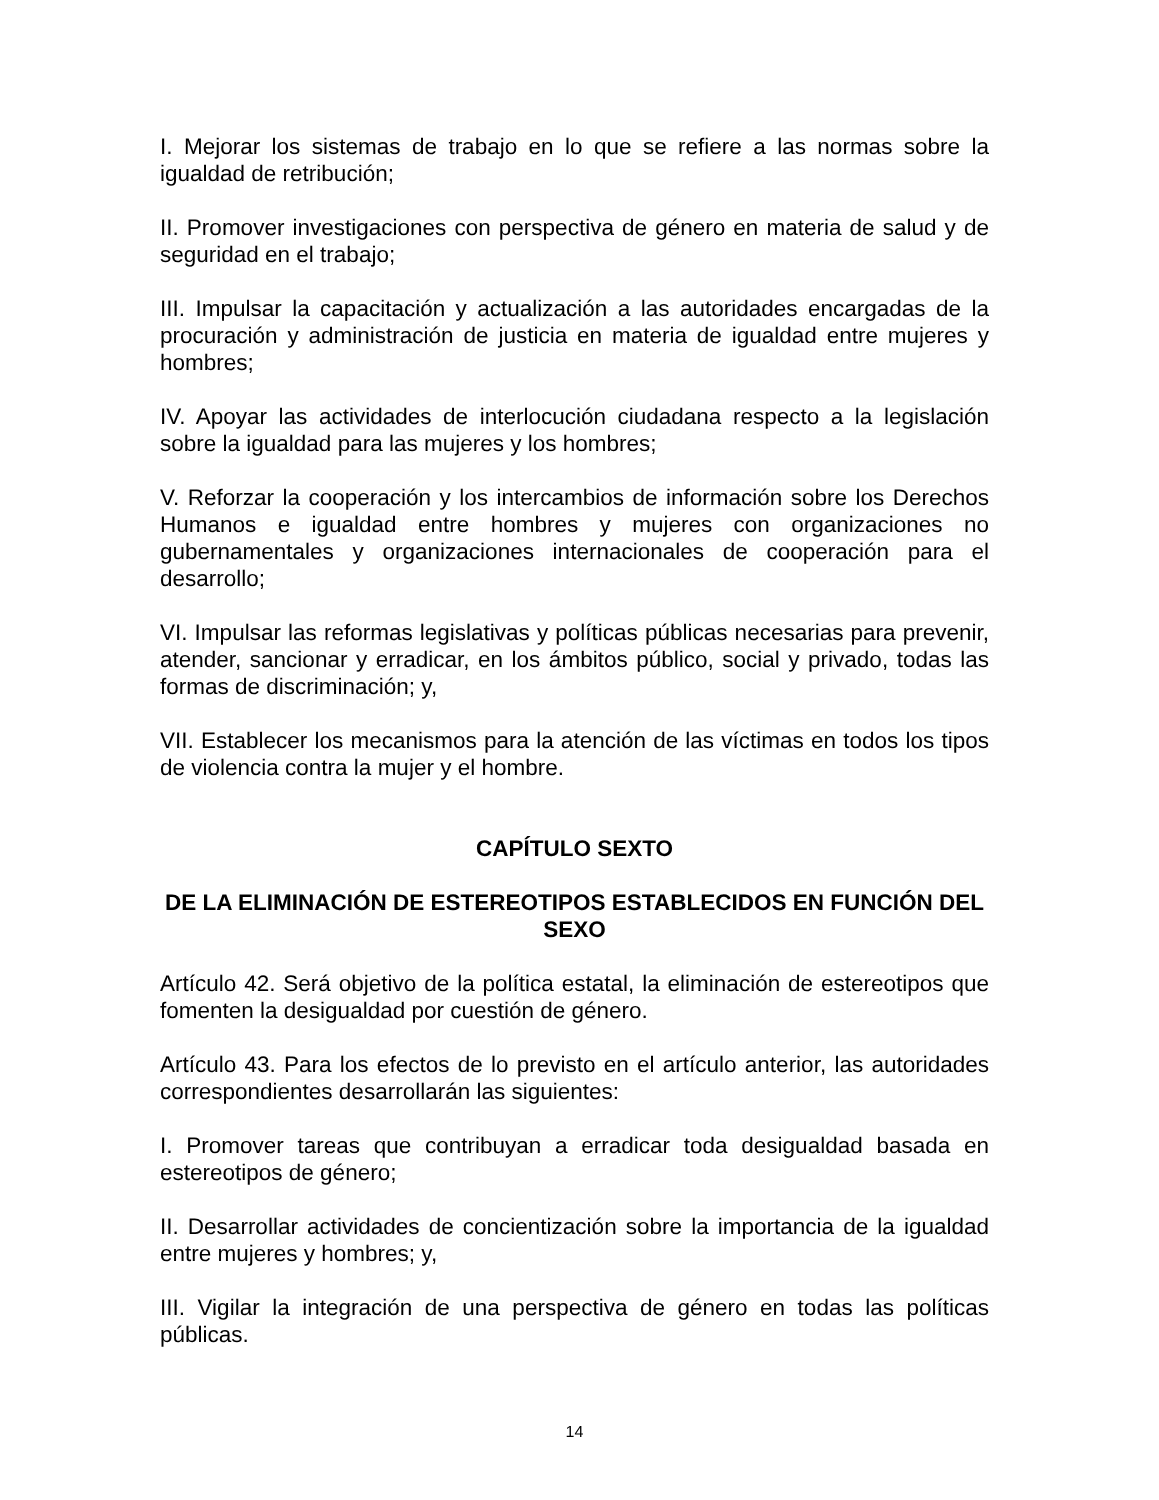I. Mejorar los sistemas de trabajo en lo que se refiere a las normas sobre la igualdad de retribución;
II. Promover investigaciones con perspectiva de género en materia de salud y de seguridad en el trabajo;
III. Impulsar la capacitación y actualización a las autoridades encargadas de la procuración y administración de justicia en materia de igualdad entre mujeres y hombres;
IV. Apoyar las actividades de interlocución ciudadana respecto a la legislación sobre la igualdad para las mujeres y los hombres;
V. Reforzar la cooperación y los intercambios de información sobre los Derechos Humanos e igualdad entre hombres y mujeres con organizaciones no gubernamentales y organizaciones internacionales de cooperación para el desarrollo;
VI. Impulsar las reformas legislativas y políticas públicas necesarias para prevenir, atender, sancionar y erradicar, en los ámbitos público, social y privado, todas las formas de discriminación; y,
VII. Establecer los mecanismos para la atención de las víctimas en todos los tipos de violencia contra la mujer y el hombre.
CAPÍTULO SEXTO
DE LA ELIMINACIÓN DE ESTEREOTIPOS ESTABLECIDOS EN FUNCIÓN DEL SEXO
Artículo 42. Será objetivo de la política estatal, la eliminación de estereotipos que fomenten la desigualdad por cuestión de género.
Artículo 43. Para los efectos de lo previsto en el artículo anterior, las autoridades correspondientes desarrollarán las siguientes:
I. Promover tareas que contribuyan a erradicar toda desigualdad basada en estereotipos de género;
II. Desarrollar actividades de concientización sobre la importancia de la igualdad entre mujeres y hombres; y,
III. Vigilar la integración de una perspectiva de género en todas las políticas públicas.
14